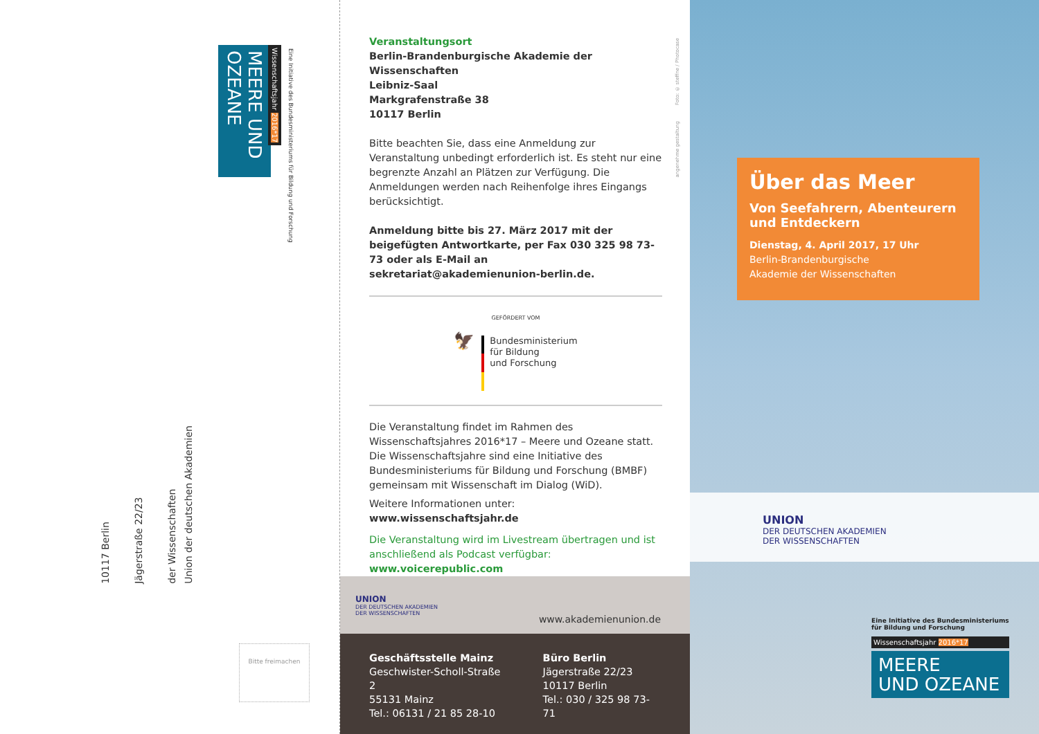MEERE UND OZEANE
Wissenschaftsjahr 2016*17
Eine Initiative des Bundesministeriums für Bildung und Forschung
Union der deutschen Akademien
der Wissenschaften
Jägerstraße 22/23
10117 Berlin
Bitte freimachen
Veranstaltungsort
Berlin-Brandenburgische Akademie der Wissenschaften
Leibniz-Saal
Markgrafenstraße 38
10117 Berlin
Bitte beachten Sie, dass eine Anmeldung zur Veranstaltung unbedingt erforderlich ist. Es steht nur eine begrenzte Anzahl an Plätzen zur Verfügung. Die Anmeldungen werden nach Reihenfolge ihres Eingangs berücksichtigt.
Anmeldung bitte bis 27. März 2017 mit der beigefügten Antwortkarte, per Fax 030 325 98 73-73 oder als E-Mail an sekretariat@akademienunion-berlin.de.
GEFÖRDERT VOM
🦅
Bundesministerium
für Bildung
und Forschung
Die Veranstaltung findet im Rahmen des Wissenschaftsjahres 2016*17 – Meere und Ozeane statt. Die Wissenschaftsjahre sind eine Initiative des Bundesministeriums für Bildung und Forschung (BMBF) gemeinsam mit Wissenschaft im Dialog (WiD).
Weitere Informationen unter: www.wissenschaftsjahr.de
Die Veranstaltung wird im Livestream übertragen und ist anschließend als Podcast verfügbar: www.voicerepublic.com
UNION
DER DEUTSCHEN AKADEMIEN
DER WISSENSCHAFTEN
www.akademienunion.de
Geschäftsstelle Mainz
Geschwister-Scholl-Straße 2
55131 Mainz
Tel.: 06131 / 21 85 28-10
Büro Berlin
Jägerstraße 22/23
10117 Berlin
Tel.: 030 / 325 98 73-71
Foto: © steffne / Photocase
angenehme gestaltung
Über das Meer
Von Seefahrern, Abenteurern und Entdeckern
Dienstag, 4. April 2017, 17 Uhr
Berlin-Brandenburgische
Akademie der Wissenschaften
UNION
DER DEUTSCHEN AKADEMIEN
DER WISSENSCHAFTEN
Eine Initiative des Bundesministeriums
für Bildung und Forschung
Wissenschaftsjahr 2016*17
MEERE
UND OZEANE